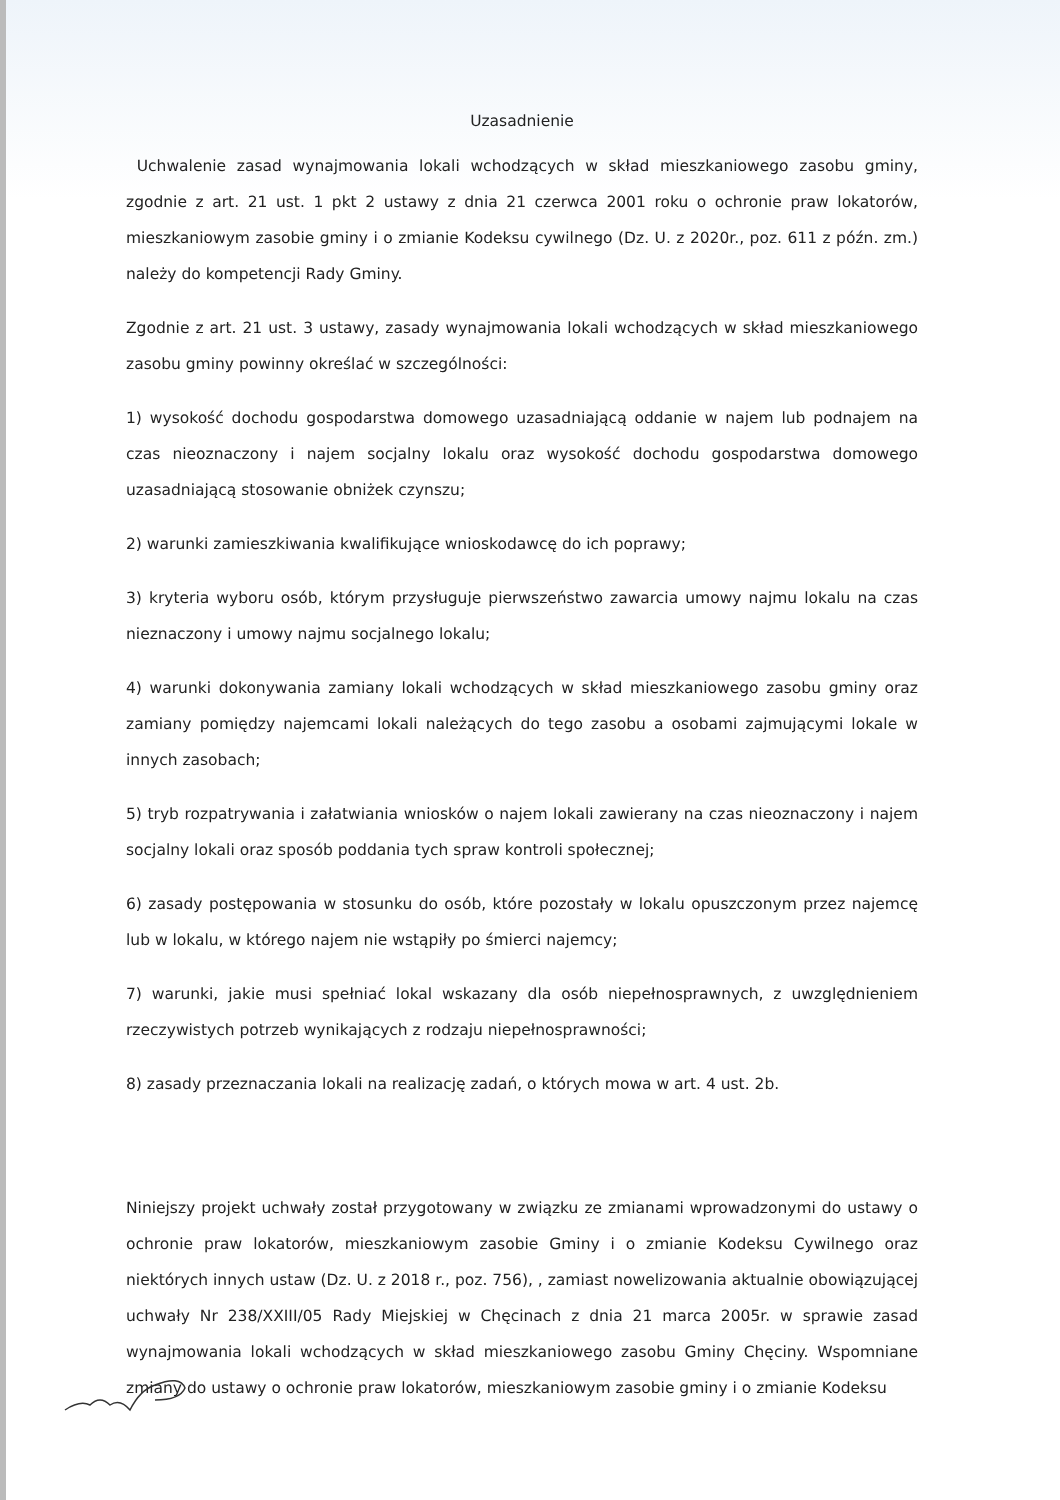Uzasadnienie
Uchwalenie zasad wynajmowania lokali wchodzących w skład mieszkaniowego zasobu gminy, zgodnie z art. 21 ust. 1 pkt 2 ustawy z dnia 21 czerwca 2001 roku o ochronie praw lokatorów, mieszkaniowym zasobie gminy i o zmianie Kodeksu cywilnego (Dz. U. z 2020r., poz. 611 z późn. zm.) należy do kompetencji Rady Gminy.
Zgodnie z art. 21 ust. 3 ustawy, zasady wynajmowania lokali wchodzących w skład mieszkaniowego zasobu gminy powinny określać w szczególności:
1) wysokość dochodu gospodarstwa domowego uzasadniającą oddanie w najem lub podnajem na czas nieoznaczony i najem socjalny lokalu oraz wysokość dochodu gospodarstwa domowego uzasadniającą stosowanie obniżek czynszu;
2) warunki zamieszkiwania kwalifikujące wnioskodawcę do ich poprawy;
3) kryteria wyboru osób, którym przysługuje pierwszeństwo zawarcia umowy najmu lokalu na czas nieznaczony i umowy najmu socjalnego lokalu;
4) warunki dokonywania zamiany lokali wchodzących w skład mieszkaniowego zasobu gminy oraz zamiany pomiędzy najemcami lokali należących do tego zasobu a osobami zajmującymi lokale w innych zasobach;
5) tryb rozpatrywania i załatwiania wniosków o najem lokali zawierany na czas nieoznaczony i najem socjalny lokali oraz sposób poddania tych spraw kontroli społecznej;
6) zasady postępowania w stosunku do osób, które pozostały w lokalu opuszczonym przez najemcę lub w lokalu, w którego najem nie wstąpiły po śmierci najemcy;
7) warunki, jakie musi spełniać lokal wskazany dla osób niepełnosprawnych, z uwzględnieniem rzeczywistych potrzeb wynikających z rodzaju niepełnosprawności;
8) zasady przeznaczania lokali na realizację zadań, o których mowa w art. 4 ust. 2b.
Niniejszy projekt uchwały został przygotowany w związku ze zmianami wprowadzonymi do ustawy o ochronie praw lokatorów, mieszkaniowym zasobie Gminy i o zmianie Kodeksu Cywilnego oraz niektórych innych ustaw (Dz. U. z 2018 r., poz. 756), , zamiast nowelizowania aktualnie obowiązującej uchwały Nr 238/XXIII/05 Rady Miejskiej w Chęcinach z dnia 21 marca 2005r. w sprawie zasad wynajmowania lokali wchodzących w skład mieszkaniowego zasobu Gminy Chęciny. Wspomniane zmiany do ustawy o ochronie praw lokatorów, mieszkaniowym zasobie gminy i o zmianie Kodeksu